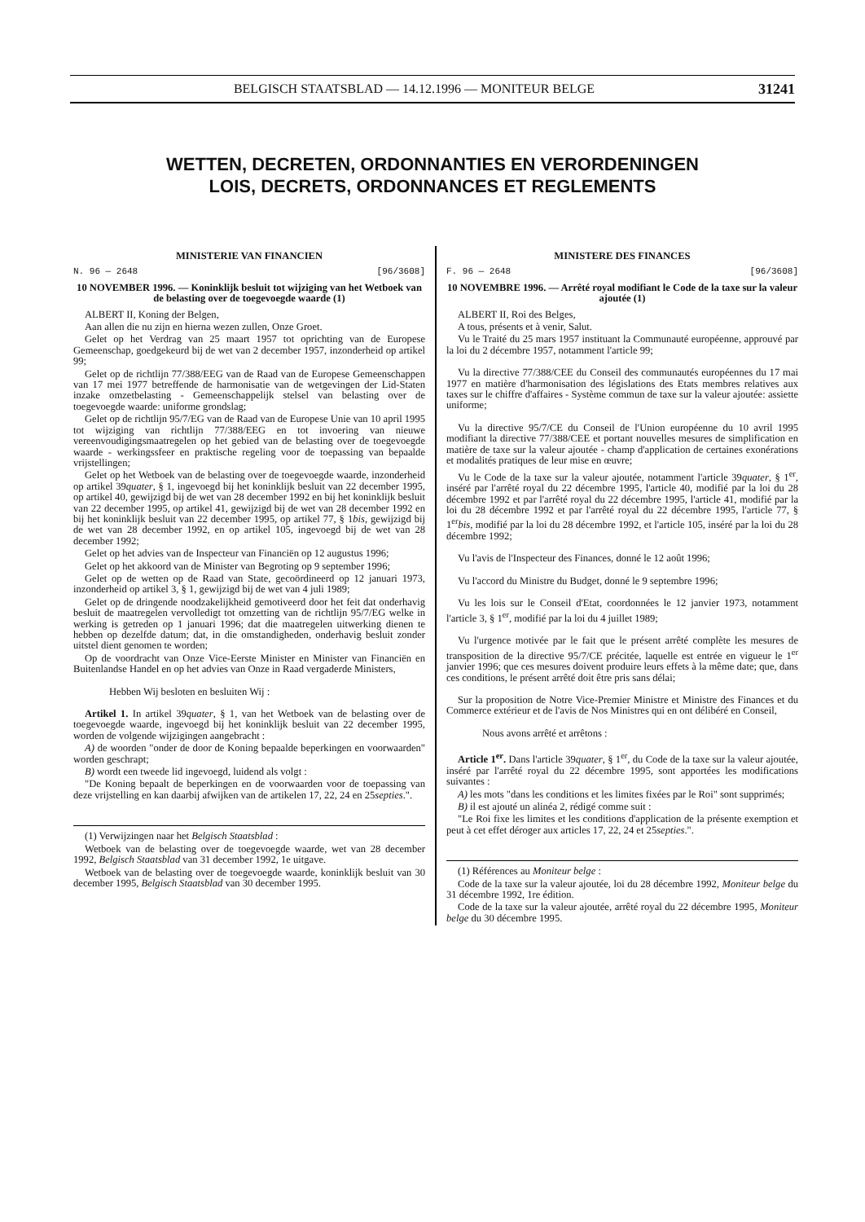BELGISCH STAATSBLAD — 14.12.1996 — MONITEUR BELGE 31241
WETTEN, DECRETEN, ORDONNANTIES EN VERORDENINGEN
LOIS, DECRETS, ORDONNANCES ET REGLEMENTS
MINISTERIE VAN FINANCIEN
N. 96 — 2648 [96/3608]
10 NOVEMBER 1996. — Koninklijk besluit tot wijziging van het Wetboek van de belasting over de toegevoegde waarde (1)
ALBERT II, Koning der Belgen,
Aan allen die nu zijn en hierna wezen zullen, Onze Groet.
Gelet op het Verdrag van 25 maart 1957 tot oprichting van de Europese Gemeenschap, goedgekeurd bij de wet van 2 december 1957, inzonderheid op artikel 99;
Gelet op de richtlijn 77/388/EEG van de Raad van de Europese Gemeenschappen van 17 mei 1977 betreffende de harmonisatie van de wetgevingen der Lid-Staten inzake omzetbelasting - Gemeenschappelijk stelsel van belasting over de toegevoegde waarde: uniforme grondslag;
Gelet op de richtlijn 95/7/EG van de Raad van de Europese Unie van 10 april 1995 tot wijziging van richtlijn 77/388/EEG en tot invoering van nieuwe vereenvoudigingsmaatregelen op het gebied van de belasting over de toegevoegde waarde - werkingssfeer en praktische regeling voor de toepassing van bepaalde vrijstellingen;
Gelet op het Wetboek van de belasting over de toegevoegde waarde, inzonderheid op artikel 39quater, § 1, ingevoegd bij het koninklijk besluit van 22 december 1995, op artikel 40, gewijzigd bij de wet van 28 december 1992 en bij het koninklijk besluit van 22 december 1995, op artikel 41, gewijzigd bij de wet van 28 december 1992 en bij het koninklijk besluit van 22 december 1995, op artikel 77, § 1bis, gewijzigd bij de wet van 28 december 1992, en op artikel 105, ingevoegd bij de wet van 28 december 1992;
Gelet op het advies van de Inspecteur van Financiën op 12 augustus 1996;
Gelet op het akkoord van de Minister van Begroting op 9 september 1996;
Gelet op de wetten op de Raad van State, gecoördineerd op 12 januari 1973, inzonderheid op artikel 3, § 1, gewijzigd bij de wet van 4 juli 1989;
Gelet op de dringende noodzakelijkheid gemotiveerd door het feit dat onderhavig besluit de maatregelen vervolledigt tot omzetting van de richtlijn 95/7/EG welke in werking is getreden op 1 januari 1996; dat die maatregelen uitwerking dienen te hebben op dezelfde datum; dat, in die omstandigheden, onderhavig besluit zonder uitstel dient genomen te worden;
Op de voordracht van Onze Vice-Eerste Minister en Minister van Financiën en Buitenlandse Handel en op het advies van Onze in Raad vergaderde Ministers,
Hebben Wij besloten en besluiten Wij :
Artikel 1. In artikel 39quater, § 1, van het Wetboek van de belasting over de toegevoegde waarde, ingevoegd bij het koninklijk besluit van 22 december 1995, worden de volgende wijzigingen aangebracht :
A) de woorden "onder de door de Koning bepaalde beperkingen en voorwaarden" worden geschrapt;
B) wordt een tweede lid ingevoegd, luidend als volgt :
"De Koning bepaalt de beperkingen en de voorwaarden voor de toepassing van deze vrijstelling en kan daarbij afwijken van de artikelen 17, 22, 24 en 25septies.".
(1) Verwijzingen naar het Belgisch Staatsblad :
Wetboek van de belasting over de toegevoegde waarde, wet van 28 december 1992, Belgisch Staatsblad van 31 december 1992, 1e uitgave.
Wetboek van de belasting over de toegevoegde waarde, koninklijk besluit van 30 december 1995, Belgisch Staatsblad van 30 december 1995.
MINISTERE DES FINANCES
F. 96 — 2648 [96/3608]
10 NOVEMBRE 1996. — Arrêté royal modifiant le Code de la taxe sur la valeur ajoutée (1)
ALBERT II, Roi des Belges,
A tous, présents et à venir, Salut.
Vu le Traité du 25 mars 1957 instituant la Communauté européenne, approuvé par la loi du 2 décembre 1957, notamment l'article 99;
Vu la directive 77/388/CEE du Conseil des communautés européennes du 17 mai 1977 en matière d'harmonisation des législations des Etats membres relatives aux taxes sur le chiffre d'affaires - Système commun de taxe sur la valeur ajoutée: assiette uniforme;
Vu la directive 95/7/CE du Conseil de l'Union européenne du 10 avril 1995 modifiant la directive 77/388/CEE et portant nouvelles mesures de simplification en matière de taxe sur la valeur ajoutée - champ d'application de certaines exonérations et modalités pratiques de leur mise en œuvre;
Vu le Code de la taxe sur la valeur ajoutée, notamment l'article 39quater, § 1<sup>er</sup>, inséré par l'arrêté royal du 22 décembre 1995, l'article 40, modifié par la loi du 28 décembre 1992 et par l'arrêté royal du 22 décembre 1995, l'article 41, modifié par la loi du 28 décembre 1992 et par l'arrêté royal du 22 décembre 1995, l'article 77, § 1<sup>er</sup>bis, modifié par la loi du 28 décembre 1992, et l'article 105, inséré par la loi du 28 décembre 1992;
Vu l'avis de l'Inspecteur des Finances, donné le 12 août 1996;
Vu l'accord du Ministre du Budget, donné le 9 septembre 1996;
Vu les lois sur le Conseil d'Etat, coordonnées le 12 janvier 1973, notamment l'article 3, § 1<sup>er</sup>, modifié par la loi du 4 juillet 1989;
Vu l'urgence motivée par le fait que le présent arrêté complète les mesures de transposition de la directive 95/7/CE précitée, laquelle est entrée en vigueur le 1<sup>er</sup> janvier 1996; que ces mesures doivent produire leurs effets à la même date; que, dans ces conditions, le présent arrêté doit être pris sans délai;
Sur la proposition de Notre Vice-Premier Ministre et Ministre des Finances et du Commerce extérieur et de l'avis de Nos Ministres qui en ont délibéré en Conseil,
Nous avons arrêté et arrêtons :
Article 1<sup>er</sup>. Dans l'article 39quater, § 1<sup>er</sup>, du Code de la taxe sur la valeur ajoutée, inséré par l'arrêté royal du 22 décembre 1995, sont apportées les modifications suivantes :
A) les mots "dans les conditions et les limites fixées par le Roi" sont supprimés;
B) il est ajouté un alinéa 2, rédigé comme suit :
"Le Roi fixe les limites et les conditions d'application de la présente exemption et peut à cet effet déroger aux articles 17, 22, 24 et 25septies.".
(1) Références au Moniteur belge :
Code de la taxe sur la valeur ajoutée, loi du 28 décembre 1992, Moniteur belge du 31 décembre 1992, 1re édition.
Code de la taxe sur la valeur ajoutée, arrêté royal du 22 décembre 1995, Moniteur belge du 30 décembre 1995.